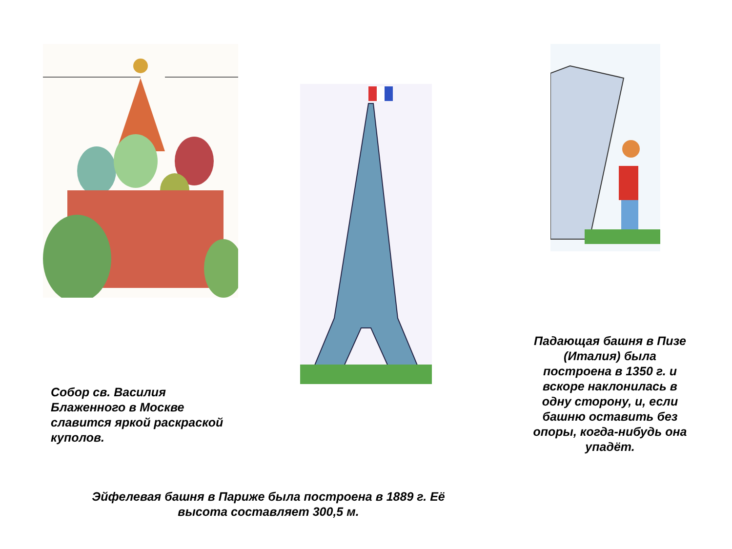Собор св. Василия Блаженного в Москве славится яркой раскраской куполов.
Падающая башня в Пизе (Италия) была построена в 1350 г. и вскоре наклонилась в одну сторону, и, если башню оставить без опоры, когда-нибудь она упадёт.
Эйфелевая башня в Париже была построена в 1889 г. Её высота составляет 300,5 м.